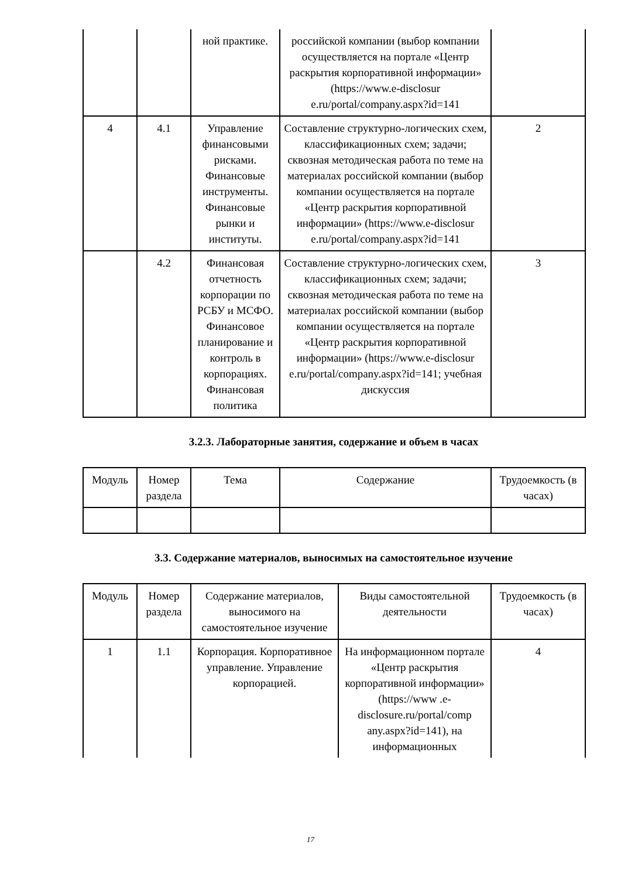| | | ной практике. | российской компании (выбор компании осуществляется на портале «Центр раскрытия корпоративной информации» (https://www.e-disclosur e.ru/portal/company.aspx?id=141 | |
| 4 | 4.1 | Управление финансовыми рисками. Финансовые инструменты. Финансовые рынки и институты. | Составление структурно-логических схем, классификационных схем; задачи; сквозная методическая работа по теме на материалах российской компании (выбор компании осуществляется на портале «Центр раскрытия корпоративной информации» (https://www.e-disclosur e.ru/portal/company.aspx?id=141 | 2 |
| | 4.2 | Финансовая отчетность корпорации по РСБУ и МСФО. Финансовое планирование и контроль в корпорациях. Финансовая политика | Составление структурно-логических схем, классификационных схем; задачи; сквозная методическая работа по теме на материалах российской компании (выбор компании осуществляется на портале «Центр раскрытия корпоративной информации» (https://www.e-disclosur e.ru/portal/company.aspx?id=141; учебная дискуссия | 3 |
3.2.3. Лабораторные занятия, содержание и объем в часах
| Модуль | Номер раздела | Тема | Содержание | Трудоемкость (в часах) |
3.3. Содержание материалов, выносимых на самостоятельное изучение
| Модуль | Номер раздела | Содержание материалов, выносимого на самостоятельное изучение | Виды самостоятельной деятельности | Трудоемкость (в часах) |
| 1 | 1.1 | Корпорация. Корпоративное управление. Управление корпорацией. | На информационном портале «Центр раскрытия корпоративной информации» (https://www .e-disclosure.ru/portal/comp any.aspx?id=141), на информационных | 4 |
17